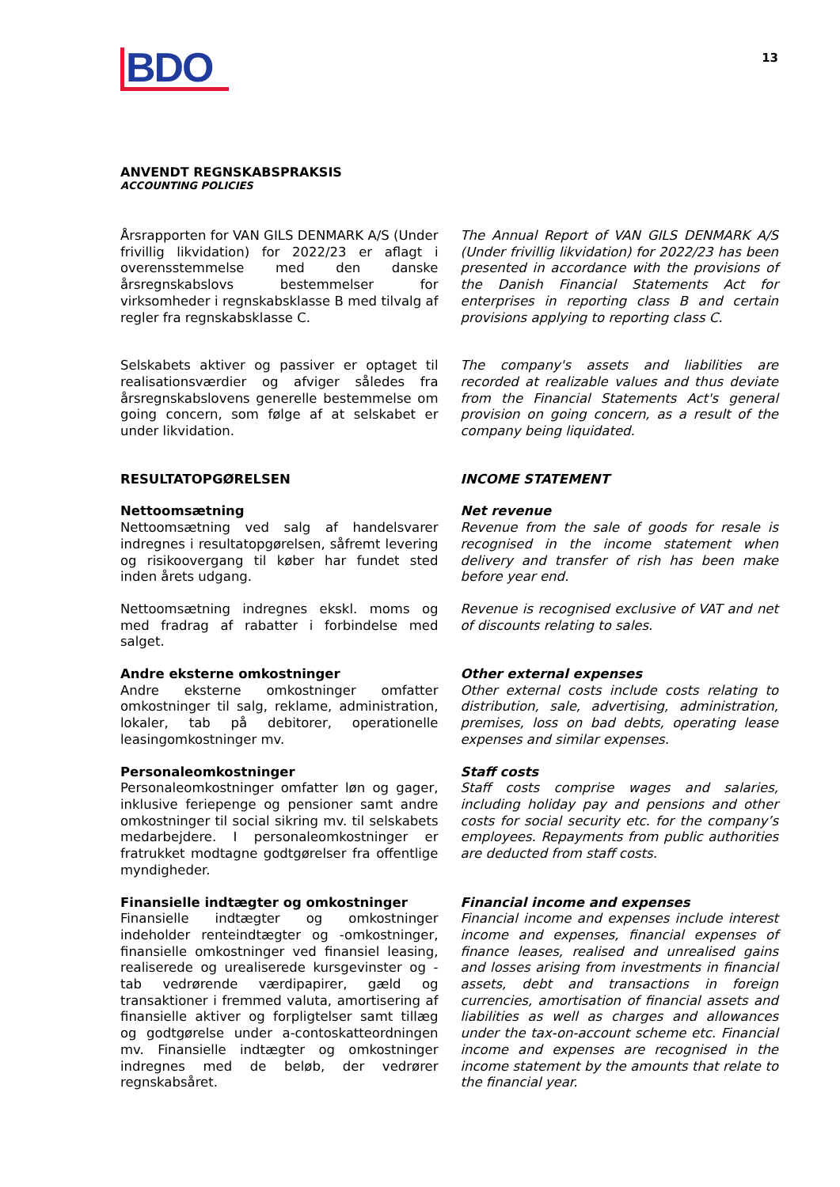BDO
13
ANVENDT REGNSKABSPRAKSIS
ACCOUNTING POLICIES
Årsrapporten for VAN GILS DENMARK A/S (Under frivillig likvidation) for 2022/23 er aflagt i overensstemmelse med den danske årsregnskabslovs bestemmelser for virksomheder i regnskabsklasse B med tilvalg af regler fra regnskabsklasse C.
The Annual Report of VAN GILS DENMARK A/S (Under frivillig likvidation) for 2022/23 has been presented in accordance with the provisions of the Danish Financial Statements Act for enterprises in reporting class B and certain provisions applying to reporting class C.
Selskabets aktiver og passiver er optaget til realisationsværdier og afviger således fra årsregnskabslovens generelle bestemmelse om going concern, som følge af at selskabet er under likvidation.
The company's assets and liabilities are recorded at realizable values and thus deviate from the Financial Statements Act's general provision on going concern, as a result of the company being liquidated.
RESULTATOPGØRELSEN INCOME STATEMENT
Nettoomsætning
Nettoomsætning ved salg af handelsvarer indregnes i resultatopgørelsen, såfremt levering og risikoovergang til køber har fundet sted inden årets udgang.
Net revenue
Revenue from the sale of goods for resale is recognised in the income statement when delivery and transfer of rish has been make before year end.
Nettoomsætning indregnes ekskl. moms og med fradrag af rabatter i forbindelse med salget.
Revenue is recognised exclusive of VAT and net of discounts relating to sales.
Andre eksterne omkostninger
Andre eksterne omkostninger omfatter omkostninger til salg, reklame, administration, lokaler, tab på debitorer, operationelle leasingomkostninger mv.
Other external expenses
Other external costs include costs relating to distribution, sale, advertising, administration, premises, loss on bad debts, operating lease expenses and similar expenses.
Personaleomkostninger
Personaleomkostninger omfatter løn og gager, inklusive feriepenge og pensioner samt andre omkostninger til social sikring mv. til selskabets medarbejdere. I personaleomkostninger er fratrukket modtagne godtgørelser fra offentlige myndigheder.
Staff costs
Staff costs comprise wages and salaries, including holiday pay and pensions and other costs for social security etc. for the company’s employees. Repayments from public authorities are deducted from staff costs.
Finansielle indtægter og omkostninger
Finansielle indtægter og omkostninger indeholder renteindtægter og -omkostninger, finansielle omkostninger ved finansiel leasing, realiserede og urealiserede kursgevinster og -tab vedrørende værdipapirer, gæld og transaktioner i fremmed valuta, amortisering af finansielle aktiver og forpligtelser samt tillæg og godtgørelse under a-contoskatteordningen mv. Finansielle indtægter og omkostninger indregnes med de beløb, der vedrører regnskabsåret.
Financial income and expenses
Financial income and expenses include interest income and expenses, financial expenses of finance leases, realised and unrealised gains and losses arising from investments in financial assets, debt and transactions in foreign currencies, amortisation of financial assets and liabilities as well as charges and allowances under the tax-on-account scheme etc. Financial income and expenses are recognised in the income statement by the amounts that relate to the financial year.